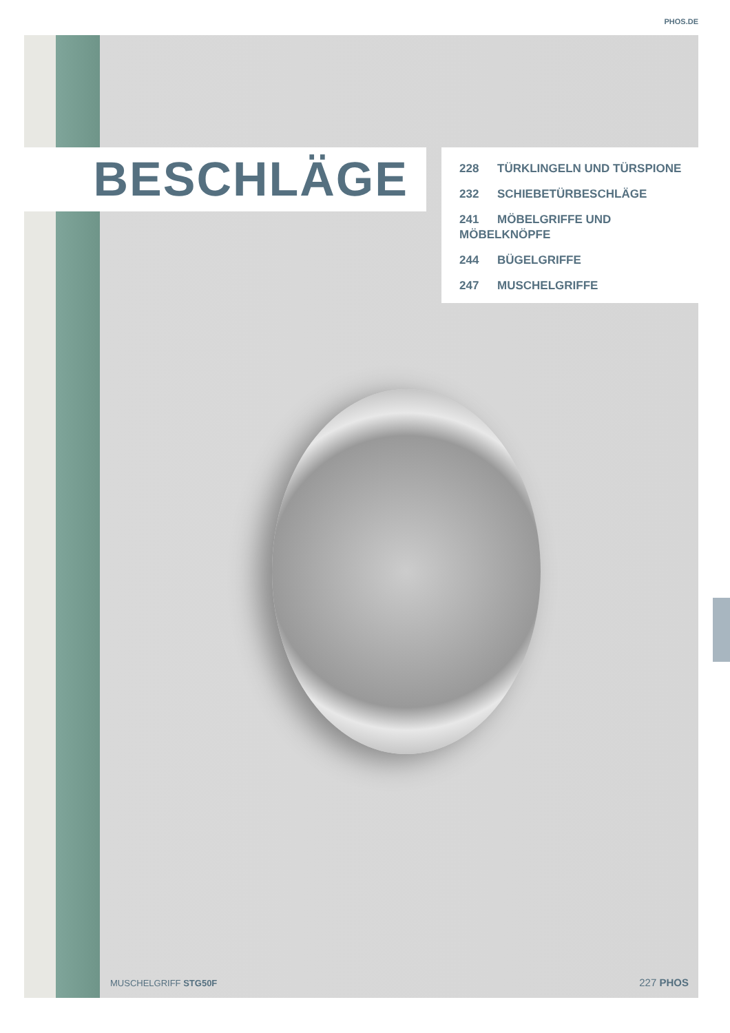PHOS.DE
BESCHLÄGE
228 TÜRKLINGELN UND TÜRSPIONE
232 SCHIEBETÜRBESCHLÄGE
241 MÖBELGRIFFE UND MÖBELKNÖPFE
244 BÜGELGRIFFE
247 MUSCHELGRIFFE
MUSCHELGRIFF STG50F 227 PHOS